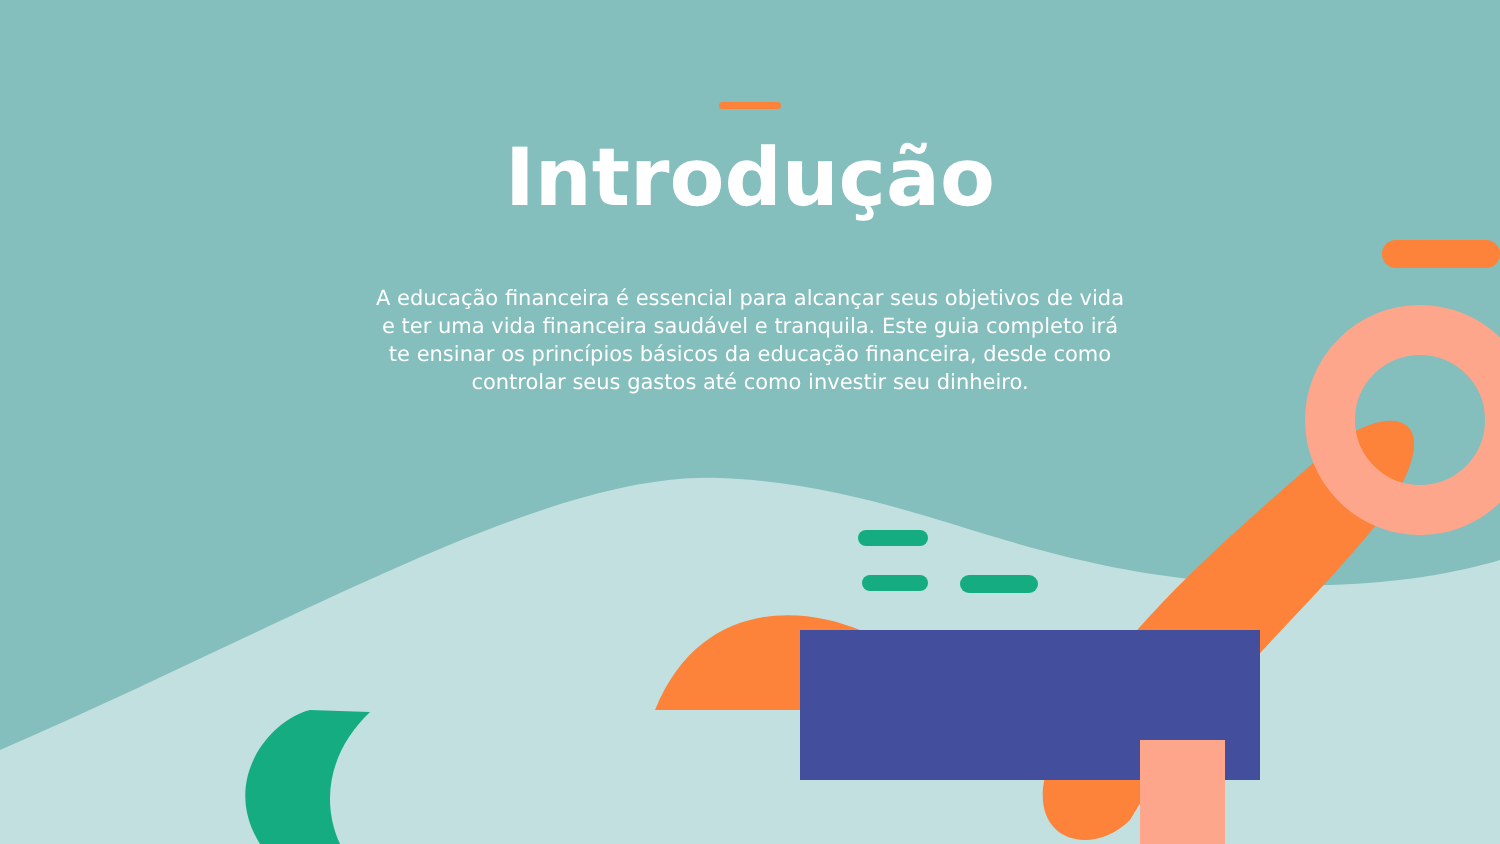Introdução
A educação financeira é essencial para alcançar seus objetivos de vida e ter uma vida financeira saudável e tranquila. Este guia completo irá te ensinar os princípios básicos da educação financeira, desde como controlar seus gastos até como investir seu dinheiro.